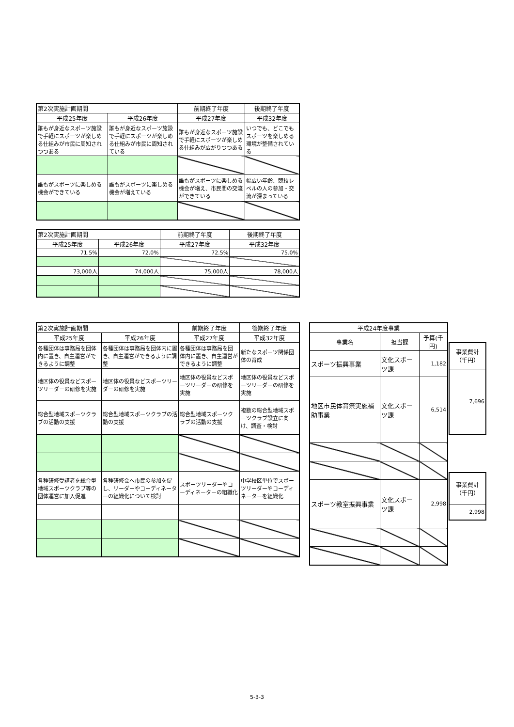| 第2次実施計画期間 | | 前期終了年度 | 後期終了年度 |
| --- | --- | --- | --- |
| 平成25年度 | 平成26年度 | 平成27年度 | 平成32年度 |
| 誰もが身近なスポーツ施設で手軽にスポーツが楽しめる仕組みが市民に周知されつつある | 誰もが身近なスポーツ施設で手軽にスポーツが楽しめる仕組みが市民に周知されている | 誰もが身近なスポーツ施設で手軽にスポーツが楽しめる仕組みが広がりつつある | いつでも、どこでもスポーツを楽しめる環境が整備されている |
| 誰もがスポーツに楽しめる機会ができている | 誰もがスポーツに楽しめる機会が増えている | 誰もがスポーツに楽しめる機会が増え、市民間の交流ができている | 幅広い年齢、競技レベルの人の参加・交流が深まっている |
| 第2次実施計画期間 | | 前期終了年度 | 後期終了年度 |
| --- | --- | --- | --- |
| 平成25年度 | 平成26年度 | 平成27年度 | 平成32年度 |
| 71.5% | 72.0% | 72.5% | 75.0% |
| 73,000人 | 74,000人 | 75,000人 | 78,000人 |
| 第2次実施計画期間 | | 前期終了年度 | 後期終了年度 |
| --- | --- | --- | --- |
| 平成25年度 | 平成26年度 | 平成27年度 | 平成32年度 |
| 各種団体は事務局を団体内に置き、自主運営ができるように調整 | 各種団体は事務局を団体内に置き、自主運営ができるように調整 | 各種団体は事務局を団体内に置き、自主運営ができるように調整 | 新たなスポーツ関係団体の育成 |
| 地区体の役員などスポーツリーダーの研修を実施 | 地区体の役員などスポーツリーダーの研修を実施 | 地区体の役員などスポーツリーダーの研修を実施 | 地区体の役員などスポーツリーダーの研修を実施 |
| 総合型地域スポーツクラブの活動の支援 | 総合型地域スポーツクラブの活動の支援 | 総合型地域スポーツクラブの活動の支援 | 複数の総合型地域スポーツクラブ設立に向け、調査・検討 |
| 各種研修受講者を総合型地域スポーツクラブ等の団体運営に加入促進 | 各種研修会へ市民の参加を促し、リーダーやコーディネーターの組織化について検討 | スポーツリーダーやコーディネーターの組織化 | 中学校区単位でスポーツリーダーやコーディネーターを組織化 |
| 平成24年度事業 | | |
| --- | --- | --- |
| 事業名 | 担当課 | 予算(千円) |
| スポーツ振興事業 | 文化スポーツ課 | 1,182 |
| 地区市民体育祭実施補助事業 | 文化スポーツ課 | 6,514 |
| スポーツ教室振興事業 | 文化スポーツ課 | 2,998 |
| 事業費計 （千円） |
| --- |
| 7,696 |
| 事業費計 （千円） |
| --- |
| 2,998 |
5-3-3